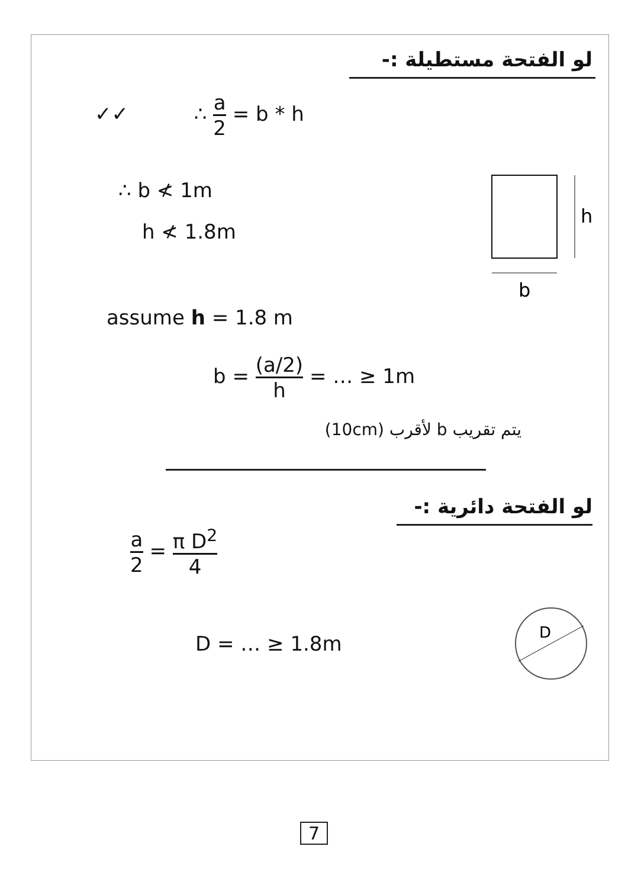لو الفتحة مستطيلة :-
✓✓ ∴ a 2 = b * h
∴ b ≮ 1m
h ≮ 1.8m
h
b
assume h = 1.8 m
b = (a/2) h = … ≥ 1m
يتم تقريب b لأقرب (10cm)
لو الفتحة دائرية :-
a 2 = π D<sup>2</sup> 4
D = … ≥ 1.8m
D
7